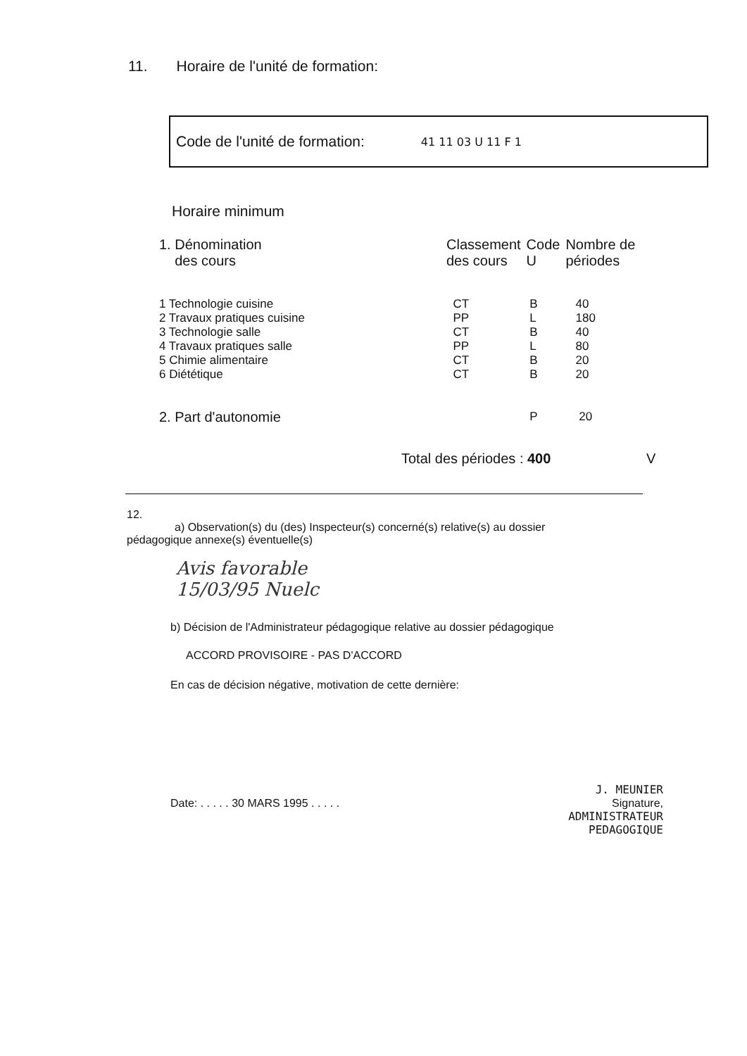11. Horaire de l'unité de formation:
Code de l'unité de formation: 41 11 03 U 11 F 1
Horaire minimum
| 1. Dénomination des cours | Classement des cours | Code U | Nombre de périodes |
| --- | --- | --- | --- |
| 1 Technologie cuisine | CT | B | 40 |
| 2 Travaux pratiques cuisine | PP | L | 180 |
| 3 Technologie salle | CT | B | 40 |
| 4 Travaux pratiques salle | PP | L | 80 |
| 5 Chimie alimentaire | CT | B | 20 |
| 6 Diététique | CT | B | 20 |
| 2. Part d'autonomie | | P | 20 |
Total des périodes : 400 V
12.
a) Observation(s) du (des) Inspecteur(s) concerné(s) relative(s) au dossier
pédagogique annexe(s) éventuelle(s)
Avis favorable
15/03/95 Nuelc
b) Décision de l'Administrateur pédagogique relative au dossier pédagogique
ACCORD PROVISOIRE - PAS D'ACCORD
En cas de décision négative, motivation de cette dernière:
Date: . . . . . 30 MARS 1995 . . . . .
J. MEUNIER
Signature,
ADMINISTRATEUR
PEDAGOGIQUE